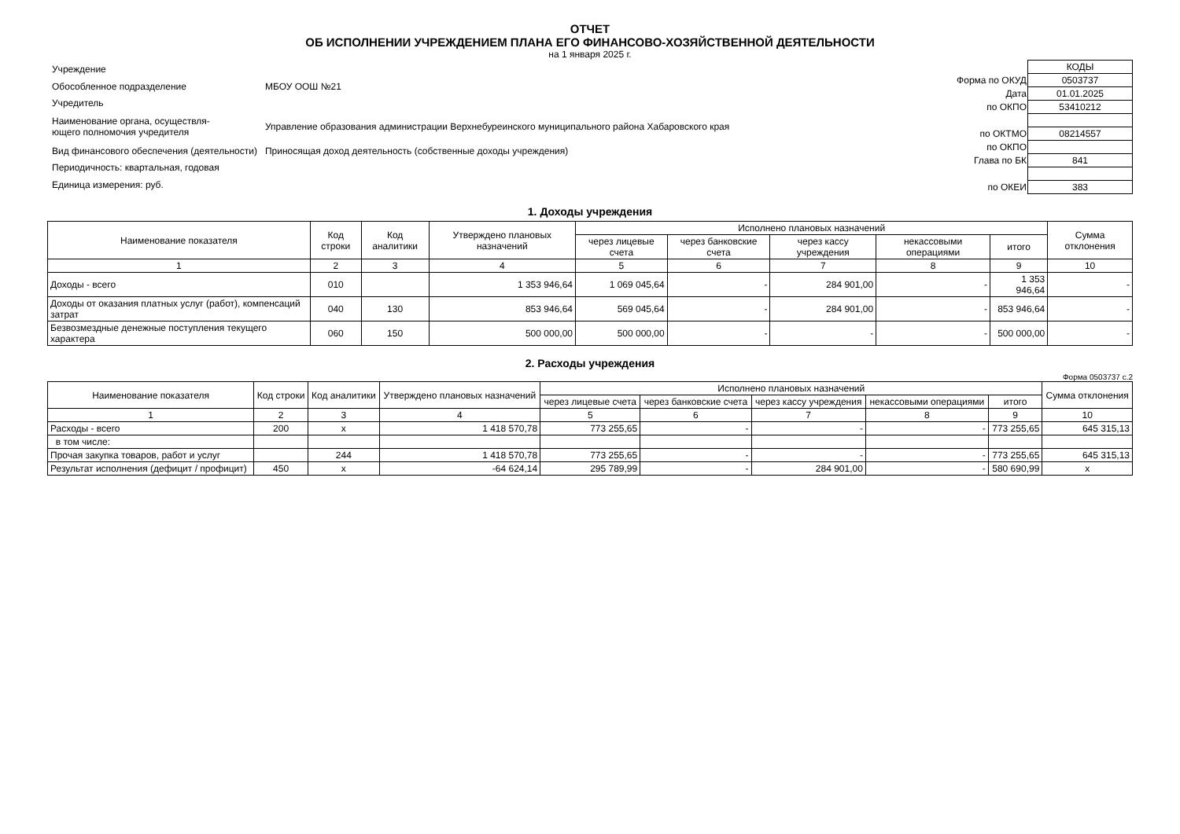ОТЧЕТ
ОБ ИСПОЛНЕНИИ УЧРЕЖДЕНИЕМ ПЛАНА ЕГО ФИНАНСОВО-ХОЗЯЙСТВЕННОЙ ДЕЯТЕЛЬНОСТИ
на 1 января 2025 г.
| Учреждение | |
| Обособленное подразделение | МБОУ ООШ №21 |
| Учредитель | |
| Наименование органа, осуществля- ющего полномочия учредителя | Управление образования администрации Верхнебуреинского муниципального района Хабаровского края |
| Вид финансового обеспечения (деятельности) | Приносящая доход деятельность (собственные доходы учреждения) |
| Периодичность: квартальная, годовая | |
| Единица измерения: руб. | |
| | КОДЫ |
| Форма по ОКУД | 0503737 |
| Дата | 01.01.2025 |
| по ОКПО | 53410212 |
| по ОКТМО | 08214557 |
| по ОКПО | |
| Глава по БК | 841 |
| по ОКЕИ | 383 |
1. Доходы учреждения
| Наименование показателя | Код строки | Код аналитики | Утверждено плановых назначений | Исполнено плановых назначений | | | | | Сумма отклонения |
| --- | --- | --- | --- | --- | --- | --- | --- | --- | --- |
| | | | | через лицевые счета | через банковские счета | через кассу учреждения | некассовыми операциями | итого | |
| 1 | 2 | 3 | 4 | 5 | 6 | 7 | 8 | 9 | 10 |
| Доходы - всего | 010 | | 1 353 946,64 | 1 069 045,64 | - | 284 901,00 | - | 1 353 946,64 | - |
| Доходы от оказания платных услуг (работ), компенсаций затрат | 040 | 130 | 853 946,64 | 569 045,64 | - | 284 901,00 | - | 853 946,64 | - |
| Безвозмездные денежные поступления текущего характера | 060 | 150 | 500 000,00 | 500 000,00 | - | - | - | 500 000,00 | - |
2. Расходы учреждения
Форма 0503737 с.2
| Наименование показателя | Код строки | Код аналитики | Утверждено плановых назначений | Исполнено плановых назначений | | | | | Сумма отклонения |
| --- | --- | --- | --- | --- | --- | --- | --- | --- | --- |
| | | | | через лицевые счета | через банковские счета | через кассу учреждения | некассовыми операциями | итого | |
| 1 | 2 | 3 | 4 | 5 | 6 | 7 | 8 | 9 | 10 |
| Расходы - всего | 200 | x | 1 418 570,78 | 773 255,65 | - | - | - | 773 255,65 | 645 315,13 |
| в том числе: | | | | | | | | | |
| Прочая закупка товаров, работ и услуг | | 244 | 1 418 570,78 | 773 255,65 | - | - | - | 773 255,65 | 645 315,13 |
| Результат исполнения (дефицит / профицит) | 450 | x | -64 624,14 | 295 789,99 | - | 284 901,00 | - | 580 690,99 | x |